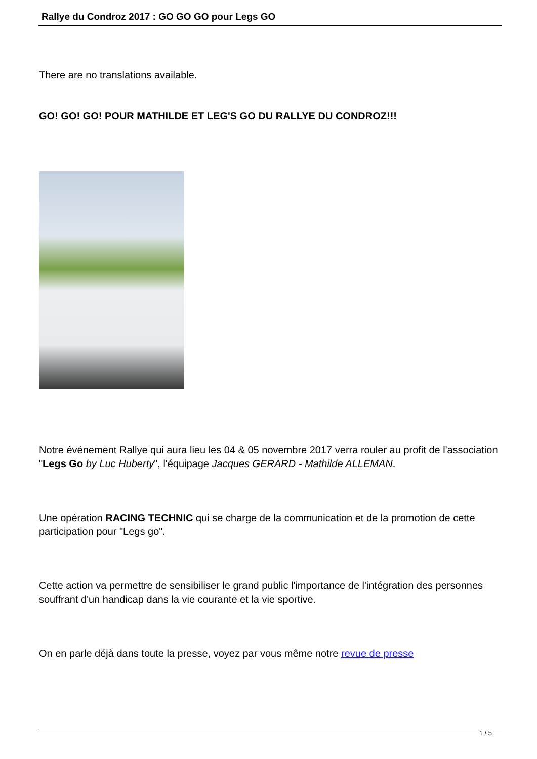Rallye du Condroz 2017 : GO GO GO pour Legs GO
There are no translations available.
GO! GO! GO! POUR MATHILDE ET LEG'S GO DU RALLYE DU CONDROZ!!!
Notre événement Rallye qui aura lieu les 04 & 05 novembre 2017 verra rouler au profit de l'association "Legs Go by Luc Huberty", l'équipage Jacques GERARD - Mathilde ALLEMAN.
Une opération RACING TECHNIC qui se charge de la communication et de la promotion de cette participation pour "Legs go".
Cette action va permettre de sensibiliser le grand public l'importance de l'intégration des personnes souffrant d'un handicap dans la vie courante et la vie sportive.
On en parle déjà dans toute la presse, voyez par vous même notre revue de presse
1 / 5